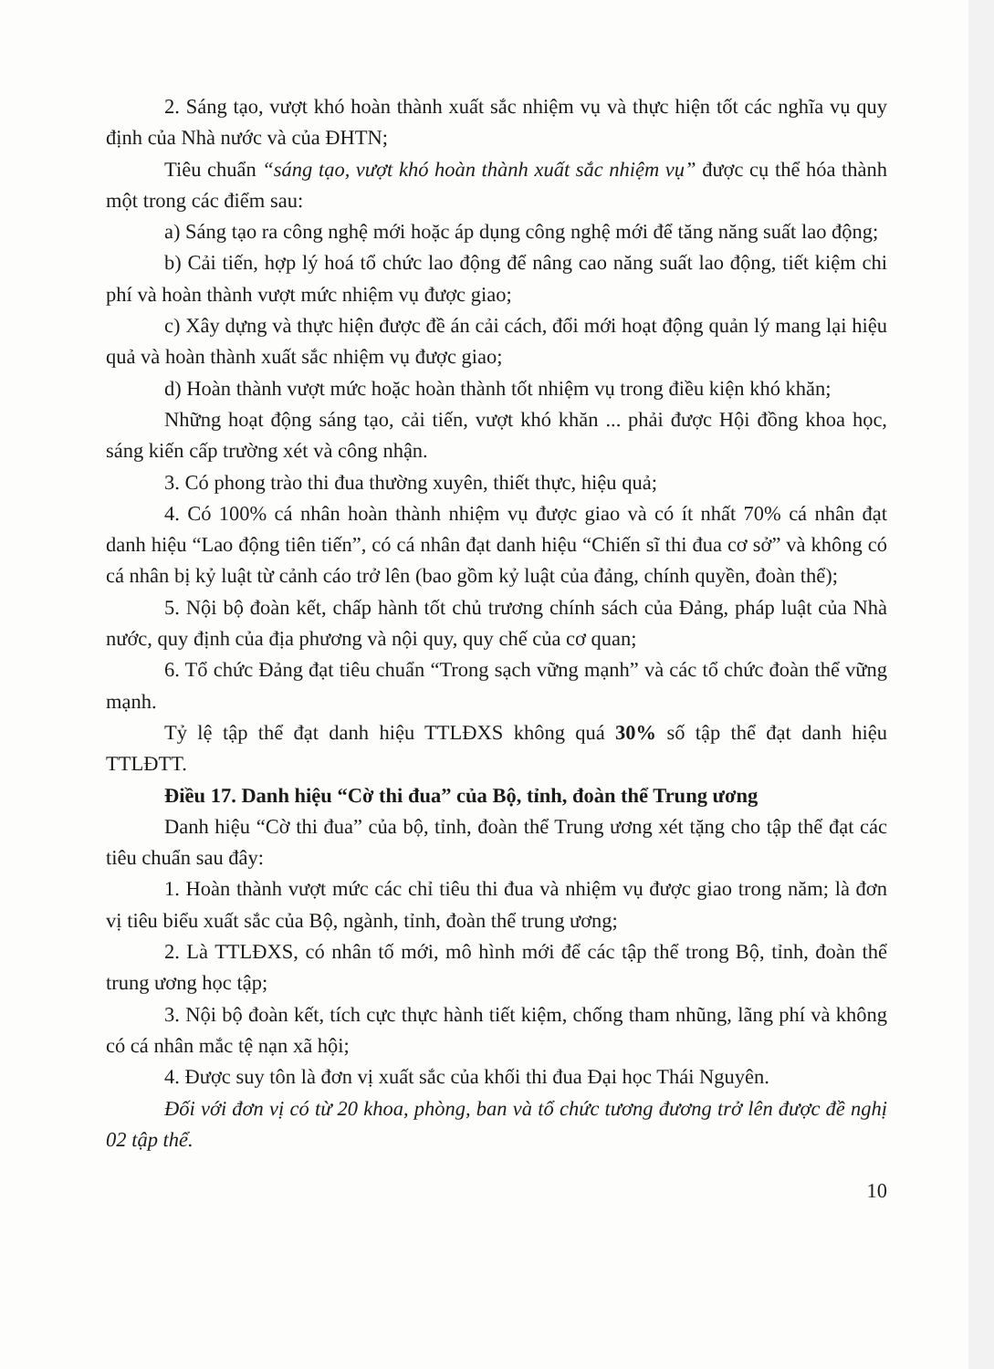2. Sáng tạo, vượt khó hoàn thành xuất sắc nhiệm vụ và thực hiện tốt các nghĩa vụ quy định của Nhà nước và của ĐHTN;
Tiêu chuẩn “sáng tạo, vượt khó hoàn thành xuất sắc nhiệm vụ” được cụ thể hóa thành một trong các điểm sau:
a) Sáng tạo ra công nghệ mới hoặc áp dụng công nghệ mới để tăng năng suất lao động;
b) Cải tiến, hợp lý hoá tổ chức lao động để nâng cao năng suất lao động, tiết kiệm chi phí và hoàn thành vượt mức nhiệm vụ được giao;
c) Xây dựng và thực hiện được đề án cải cách, đổi mới hoạt động quản lý mang lại hiệu quả và hoàn thành xuất sắc nhiệm vụ được giao;
d) Hoàn thành vượt mức hoặc hoàn thành tốt nhiệm vụ trong điều kiện khó khăn;
Những hoạt động sáng tạo, cải tiến, vượt khó khăn ... phải được Hội đồng khoa học, sáng kiến cấp trường xét và công nhận.
3. Có phong trào thi đua thường xuyên, thiết thực, hiệu quả;
4. Có 100% cá nhân hoàn thành nhiệm vụ được giao và có ít nhất 70% cá nhân đạt danh hiệu “Lao động tiên tiến”, có cá nhân đạt danh hiệu “Chiến sĩ thi đua cơ sở” và không có cá nhân bị kỷ luật từ cảnh cáo trở lên (bao gồm kỷ luật của đảng, chính quyền, đoàn thể);
5. Nội bộ đoàn kết, chấp hành tốt chủ trương chính sách của Đảng, pháp luật của Nhà nước, quy định của địa phương và nội quy, quy chế của cơ quan;
6. Tổ chức Đảng đạt tiêu chuẩn “Trong sạch vững mạnh” và các tổ chức đoàn thể vững mạnh.
Tỷ lệ tập thể đạt danh hiệu TTLĐXS không quá 30% số tập thể đạt danh hiệu TTLĐTT.
Điều 17. Danh hiệu “Cờ thi đua” của Bộ, tỉnh, đoàn thể Trung ương
Danh hiệu “Cờ thi đua” của bộ, tỉnh, đoàn thể Trung ương xét tặng cho tập thể đạt các tiêu chuẩn sau đây:
1. Hoàn thành vượt mức các chỉ tiêu thi đua và nhiệm vụ được giao trong năm; là đơn vị tiêu biểu xuất sắc của Bộ, ngành, tỉnh, đoàn thể trung ương;
2. Là TTLĐXS, có nhân tố mới, mô hình mới để các tập thể trong Bộ, tỉnh, đoàn thể trung ương học tập;
3. Nội bộ đoàn kết, tích cực thực hành tiết kiệm, chống tham nhũng, lãng phí và không có cá nhân mắc tệ nạn xã hội;
4. Được suy tôn là đơn vị xuất sắc của khối thi đua Đại học Thái Nguyên.
Đối với đơn vị có từ 20 khoa, phòng, ban và tổ chức tương đương trở lên được đề nghị 02 tập thể.
10